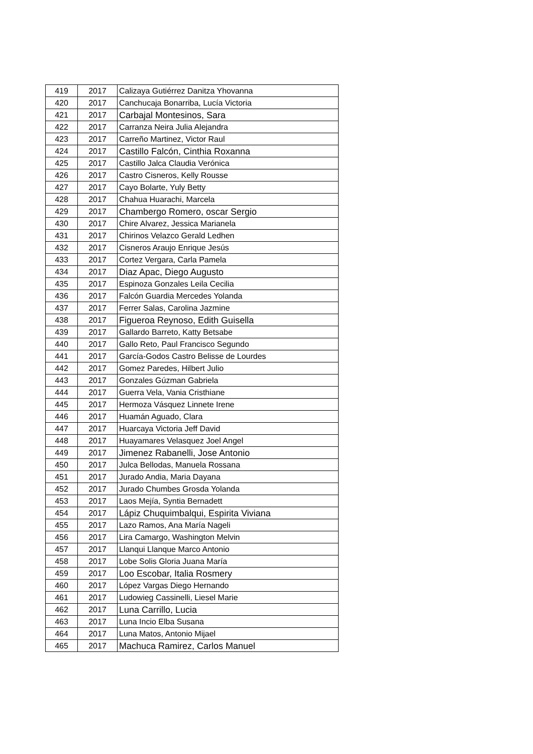| 419 | 2017 | Calizaya Gutiérrez Danitza Yhovanna |
| 420 | 2017 | Canchucaja Bonarriba, Lucía Victoria |
| 421 | 2017 | Carbajal Montesinos, Sara |
| 422 | 2017 | Carranza Neira Julia Alejandra |
| 423 | 2017 | Carreño Martinez, Victor Raul |
| 424 | 2017 | Castillo Falcón, Cinthia Roxanna |
| 425 | 2017 | Castillo Jalca Claudia Verónica |
| 426 | 2017 | Castro Cisneros, Kelly Rousse |
| 427 | 2017 | Cayo Bolarte, Yuly Betty |
| 428 | 2017 | Chahua Huarachi, Marcela |
| 429 | 2017 | Chambergo Romero, oscar Sergio |
| 430 | 2017 | Chire Alvarez, Jessica Marianela |
| 431 | 2017 | Chirinos Velazco Gerald Ledhen |
| 432 | 2017 | Cisneros Araujo Enrique Jesús |
| 433 | 2017 | Cortez Vergara, Carla Pamela |
| 434 | 2017 | Diaz Apac, Diego Augusto |
| 435 | 2017 | Espinoza Gonzales Leila Cecilia |
| 436 | 2017 | Falcón Guardia Mercedes Yolanda |
| 437 | 2017 | Ferrer Salas, Carolina Jazmine |
| 438 | 2017 | Figueroa Reynoso, Edith Guisella |
| 439 | 2017 | Gallardo Barreto, Katty Betsabe |
| 440 | 2017 | Gallo Reto, Paul Francisco Segundo |
| 441 | 2017 | García-Godos Castro Belisse de Lourdes |
| 442 | 2017 | Gomez Paredes, Hilbert Julio |
| 443 | 2017 | Gonzales Gúzman Gabriela |
| 444 | 2017 | Guerra Vela, Vania Cristhiane |
| 445 | 2017 | Hermoza Vásquez Linnete Irene |
| 446 | 2017 | Huamán Aguado, Clara |
| 447 | 2017 | Huarcaya Victoria Jeff David |
| 448 | 2017 | Huayamares Velasquez Joel Angel |
| 449 | 2017 | Jimenez Rabanelli, Jose Antonio |
| 450 | 2017 | Julca Bellodas, Manuela Rossana |
| 451 | 2017 | Jurado Andia, Maria Dayana |
| 452 | 2017 | Jurado Chumbes Grosda Yolanda |
| 453 | 2017 | Laos Mejía, Syntia Bernadett |
| 454 | 2017 | Lápiz Chuquimbalqui, Espirita Viviana |
| 455 | 2017 | Lazo Ramos, Ana María Nageli |
| 456 | 2017 | Lira Camargo, Washington Melvin |
| 457 | 2017 | Llanqui Llanque Marco Antonio |
| 458 | 2017 | Lobe Solis Gloria Juana María |
| 459 | 2017 | Loo Escobar, Italia Rosmery |
| 460 | 2017 | López Vargas Diego Hernando |
| 461 | 2017 | Ludowieg Cassinelli, Liesel Marie |
| 462 | 2017 | Luna Carrillo, Lucia |
| 463 | 2017 | Luna Incio Elba Susana |
| 464 | 2017 | Luna Matos, Antonio Mijael |
| 465 | 2017 | Machuca Ramirez, Carlos Manuel |